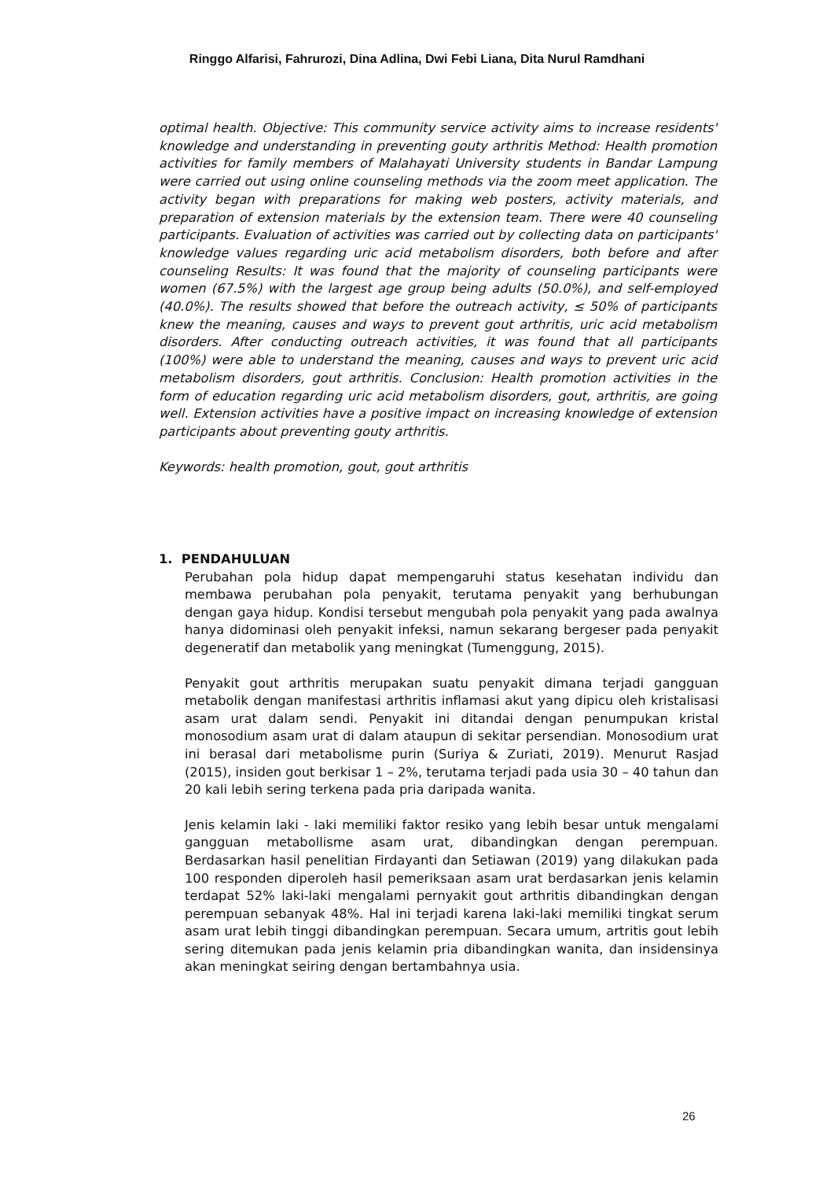Ringgo Alfarisi, Fahrurozi, Dina Adlina, Dwi Febi Liana, Dita Nurul Ramdhani
optimal health. Objective: This community service activity aims to increase residents' knowledge and understanding in preventing gouty arthritis Method: Health promotion activities for family members of Malahayati University students in Bandar Lampung were carried out using online counseling methods via the zoom meet application. The activity began with preparations for making web posters, activity materials, and preparation of extension materials by the extension team. There were 40 counseling participants. Evaluation of activities was carried out by collecting data on participants' knowledge values regarding uric acid metabolism disorders, both before and after counseling Results: It was found that the majority of counseling participants were women (67.5%) with the largest age group being adults (50.0%), and self-employed (40.0%). The results showed that before the outreach activity, ≤ 50% of participants knew the meaning, causes and ways to prevent gout arthritis, uric acid metabolism disorders. After conducting outreach activities, it was found that all participants (100%) were able to understand the meaning, causes and ways to prevent uric acid metabolism disorders, gout arthritis. Conclusion: Health promotion activities in the form of education regarding uric acid metabolism disorders, gout, arthritis, are going well. Extension activities have a positive impact on increasing knowledge of extension participants about preventing gouty arthritis.
Keywords: health promotion, gout, gout arthritis
1. PENDAHULUAN
Perubahan pola hidup dapat mempengaruhi status kesehatan individu dan membawa perubahan pola penyakit, terutama penyakit yang berhubungan dengan gaya hidup. Kondisi tersebut mengubah pola penyakit yang pada awalnya hanya didominasi oleh penyakit infeksi, namun sekarang bergeser pada penyakit degeneratif dan metabolik yang meningkat (Tumenggung, 2015).
Penyakit gout arthritis merupakan suatu penyakit dimana terjadi gangguan metabolik dengan manifestasi arthritis inflamasi akut yang dipicu oleh kristalisasi asam urat dalam sendi. Penyakit ini ditandai dengan penumpukan kristal monosodium asam urat di dalam ataupun di sekitar persendian. Monosodium urat ini berasal dari metabolisme purin (Suriya & Zuriati, 2019). Menurut Rasjad (2015), insiden gout berkisar 1 – 2%, terutama terjadi pada usia 30 – 40 tahun dan 20 kali lebih sering terkena pada pria daripada wanita.
Jenis kelamin laki - laki memiliki faktor resiko yang lebih besar untuk mengalami gangguan metabollisme asam urat, dibandingkan dengan perempuan. Berdasarkan hasil penelitian Firdayanti dan Setiawan (2019) yang dilakukan pada 100 responden diperoleh hasil pemeriksaan asam urat berdasarkan jenis kelamin terdapat 52% laki-laki mengalami pernyakit gout arthritis dibandingkan dengan perempuan sebanyak 48%. Hal ini terjadi karena laki-laki memiliki tingkat serum asam urat lebih tinggi dibandingkan perempuan. Secara umum, artritis gout lebih sering ditemukan pada jenis kelamin pria dibandingkan wanita, dan insidensinya akan meningkat seiring dengan bertambahnya usia.
26